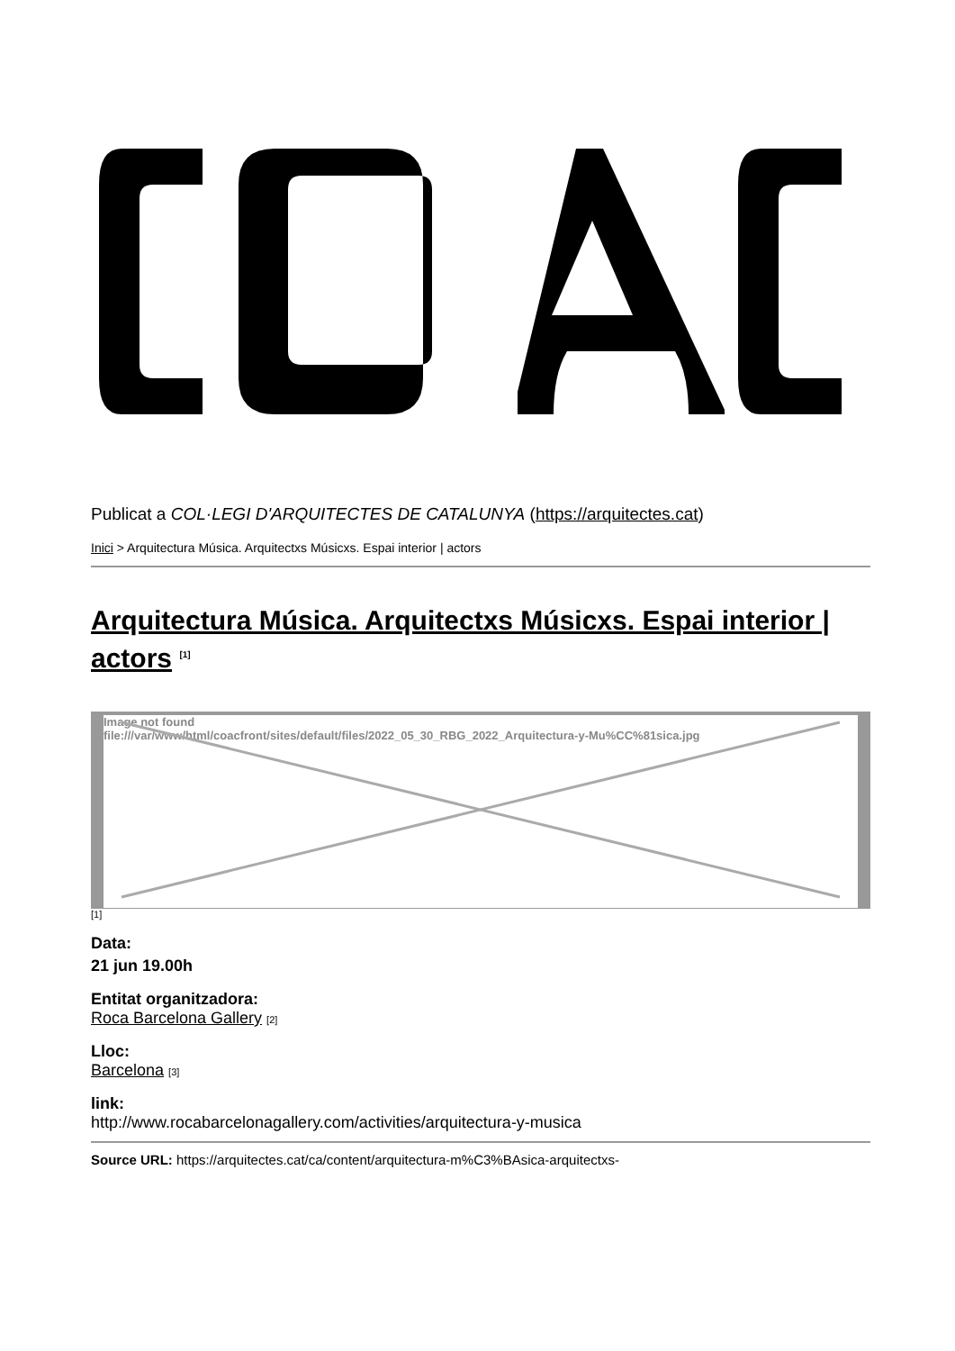Publicat a COL·LEGI D'ARQUITECTES DE CATALUNYA (https://arquitectes.cat)
Inici > Arquitectura Música. Arquitectxs Músicxs. Espai interior | actors
Arquitectura Música. Arquitectxs Músicxs. Espai interior | actors <sup>[1]</sup>
Image not found
file:///var/www/html/coacfront/sites/default/files/2022_05_30_RBG_2022_Arquitectura-y-Mu%CC%81sica.jpg
[1]
Data:
21 jun 19.00h
Entitat organitzadora:
Roca Barcelona Gallery [2]
Lloc:
Barcelona [3]
link:
http://www.rocabarcelonagallery.com/activities/arquitectura-y-musica
Source URL: https://arquitectes.cat/ca/content/arquitectura-m%C3%BAsica-arquitectxs-